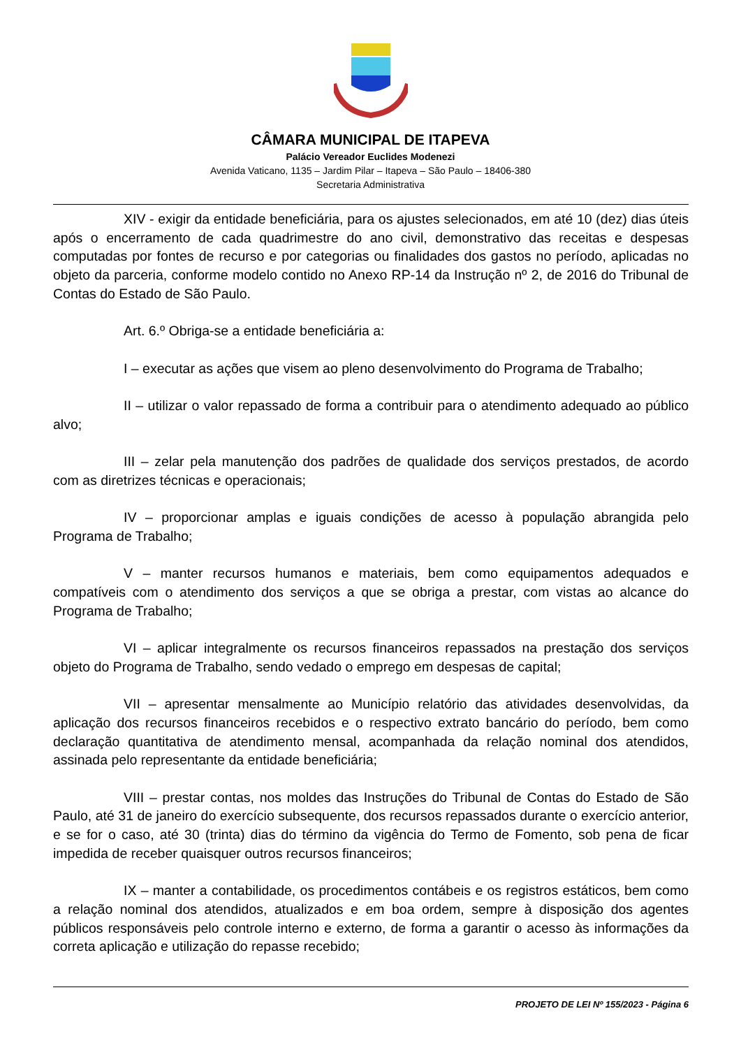CÂMARA MUNICIPAL DE ITAPEVA
Palácio Vereador Euclides Modenezi
Avenida Vaticano, 1135 – Jardim Pilar – Itapeva – São Paulo – 18406-380
Secretaria Administrativa
XIV - exigir da entidade beneficiária, para os ajustes selecionados, em até 10 (dez) dias úteis após o encerramento de cada quadrimestre do ano civil, demonstrativo das receitas e despesas computadas por fontes de recurso e por categorias ou finalidades dos gastos no período, aplicadas no objeto da parceria, conforme modelo contido no Anexo RP-14 da Instrução nº 2, de 2016 do Tribunal de Contas do Estado de São Paulo.
Art. 6.º Obriga-se a entidade beneficiária a:
I – executar as ações que visem ao pleno desenvolvimento do Programa de Trabalho;
II – utilizar o valor repassado de forma a contribuir para o atendimento adequado ao público alvo;
III – zelar pela manutenção dos padrões de qualidade dos serviços prestados, de acordo com as diretrizes técnicas e operacionais;
IV – proporcionar amplas e iguais condições de acesso à população abrangida pelo Programa de Trabalho;
V – manter recursos humanos e materiais, bem como equipamentos adequados e compatíveis com o atendimento dos serviços a que se obriga a prestar, com vistas ao alcance do Programa de Trabalho;
VI – aplicar integralmente os recursos financeiros repassados na prestação dos serviços objeto do Programa de Trabalho, sendo vedado o emprego em despesas de capital;
VII – apresentar mensalmente ao Município relatório das atividades desenvolvidas, da aplicação dos recursos financeiros recebidos e o respectivo extrato bancário do período, bem como declaração quantitativa de atendimento mensal, acompanhada da relação nominal dos atendidos, assinada pelo representante da entidade beneficiária;
VIII – prestar contas, nos moldes das Instruções do Tribunal de Contas do Estado de São Paulo, até 31 de janeiro do exercício subsequente, dos recursos repassados durante o exercício anterior, e se for o caso, até 30 (trinta) dias do término da vigência do Termo de Fomento, sob pena de ficar impedida de receber quaisquer outros recursos financeiros;
IX – manter a contabilidade, os procedimentos contábeis e os registros estáticos, bem como a relação nominal dos atendidos, atualizados e em boa ordem, sempre à disposição dos agentes públicos responsáveis pelo controle interno e externo, de forma a garantir o acesso às informações da correta aplicação e utilização do repasse recebido;
PROJETO DE LEI Nº 155/2023 - Página 6